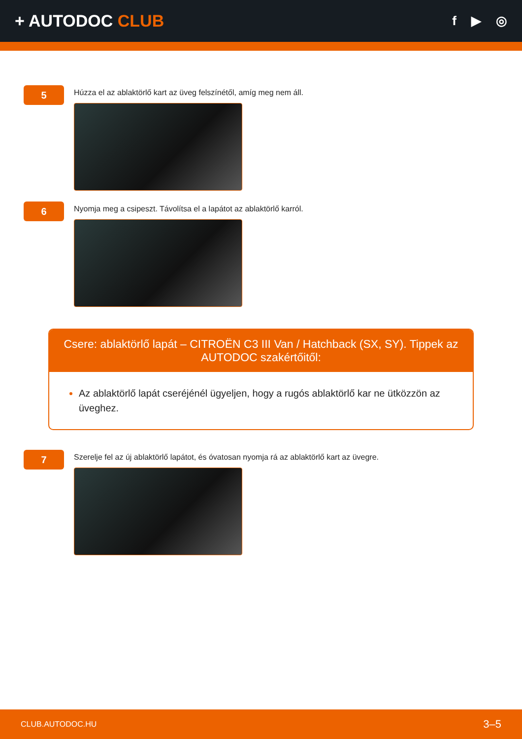+ AUTODOC CLUB
f ▶ ◎
5
Húzza el az ablaktörlő kart az üveg felszínétől, amíg meg nem áll.
6
Nyomja meg a csipeszt. Távolítsa el a lapátot az ablaktörlő karról.
Csere: ablaktörlő lapát – CITROËN C3 III Van / Hatchback (SX, SY). Tippek az AUTODOC szakértőitől:
Az ablaktörlő lapát cseréjénél ügyeljen, hogy a rugós ablaktörlő kar ne ütközzön az üveghez.
7
Szerelje fel az új ablaktörlő lapátot, és óvatosan nyomja rá az ablaktörlő kart az üvegre.
CLUB.AUTODOC.HU 3–5